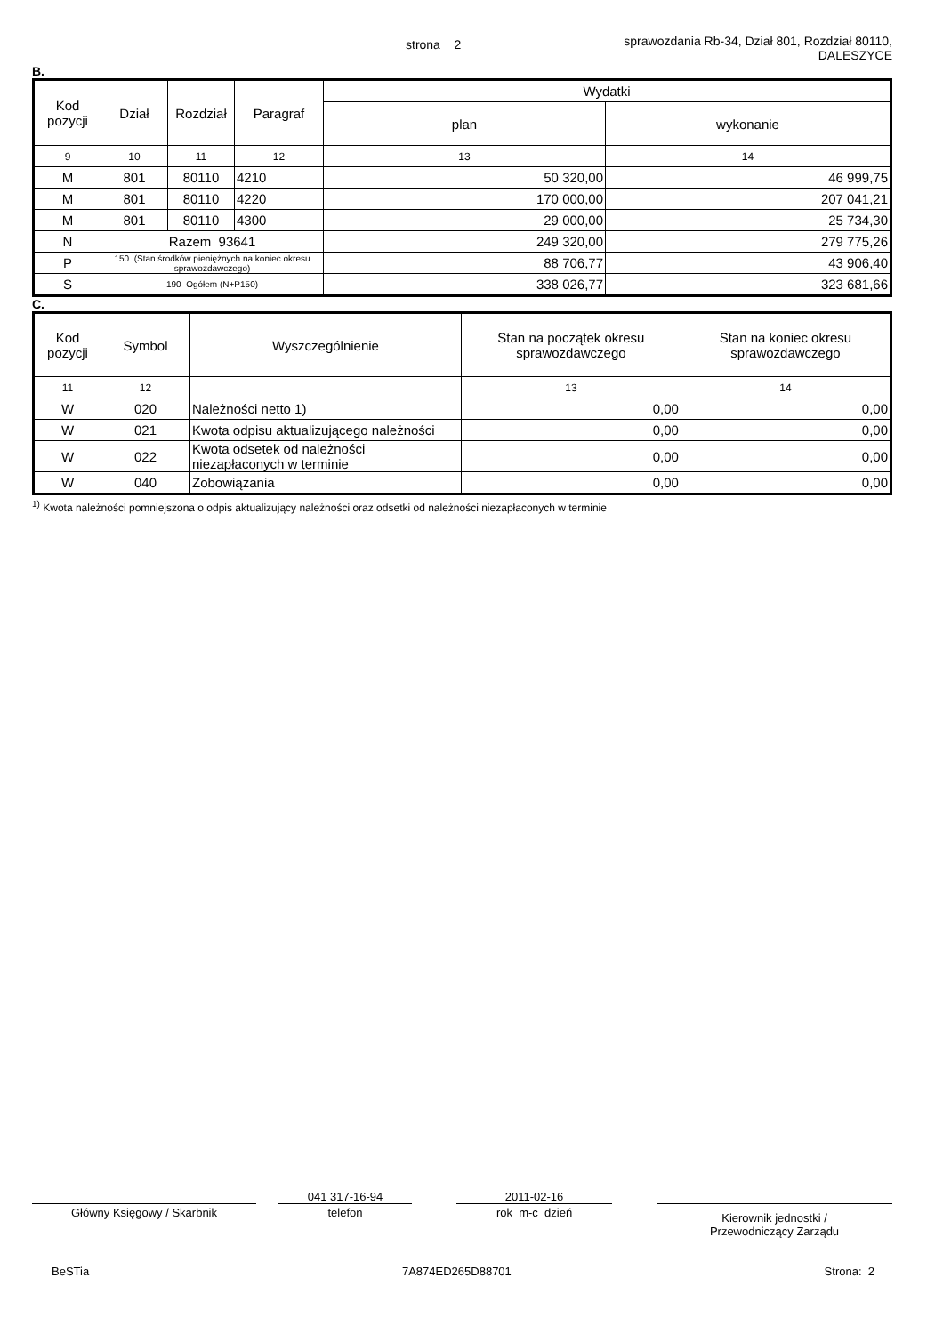strona 2 sprawozdania Rb-34, Dział 801, Rozdział 80110,
DALESZYCE
B.
| Kod pozycji | Dział | Rozdział | Paragraf | Wydatki | |
| --- | --- | --- | --- | --- | --- |
| | | | | plan | wykonanie |
| 9 | 10 | 11 | 12 | 13 | 14 |
| M | 801 | 80110 | 4210 | 50 320,00 | 46 999,75 |
| M | 801 | 80110 | 4220 | 170 000,00 | 207 041,21 |
| M | 801 | 80110 | 4300 | 29 000,00 | 25 734,30 |
| N | Razem 93641 | | | 249 320,00 | 279 775,26 |
| P | 150 (Stan środków pieniężnych na koniec okresu sprawozdawczego) | | | 88 706,77 | 43 906,40 |
| S | 190 Ogółem (N+P150) | | | 338 026,77 | 323 681,66 |
C.
| Kod pozycji | Symbol | Wyszczególnienie | Stan na początek okresu sprawozdawczego | Stan na koniec okresu sprawozdawczego |
| --- | --- | --- | --- | --- |
| 11 | 12 | | 13 | 14 |
| W | 020 | Należności netto 1) | 0,00 | 0,00 |
| W | 021 | Kwota odpisu aktualizującego należności | 0,00 | 0,00 |
| W | 022 | Kwota odsetek od należności niezapłaconych w terminie | 0,00 | 0,00 |
| W | 040 | Zobowiązania | 0,00 | 0,00 |
<sup>1)</sup> Kwota należności pomniejszona o odpis aktualizujący należności oraz odsetki od należności niezapłaconych w terminie
Główny Księgowy / Skarbnik 041 317-16-94
telefon 2011-02-16
rok m-c dzień
Kierownik jednostki /
Przewodniczący Zarządu
BeSTia 7A874ED265D88701 Strona: 2